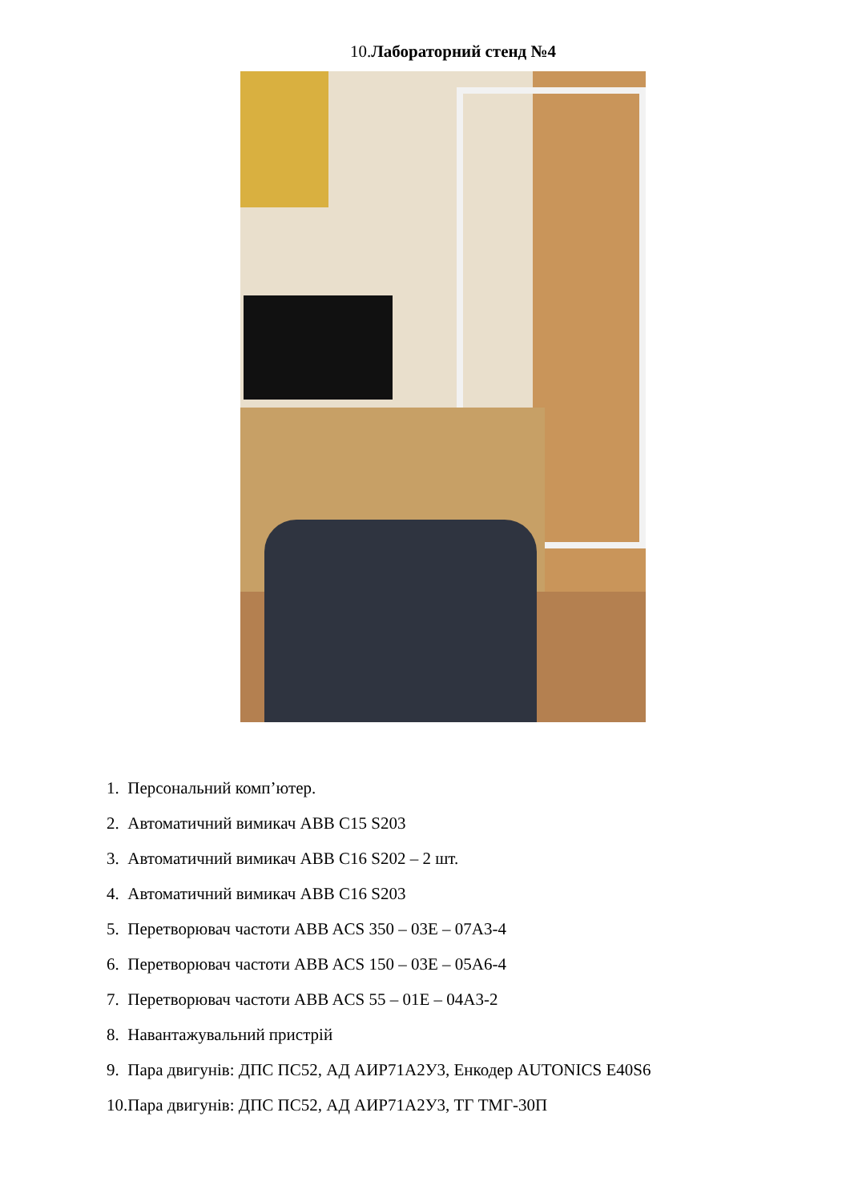10.Лабораторний стенд №4
1. Персональний комп’ютер.
2. Автоматичний вимикач ABB C15 S203
3. Автоматичний вимикач ABB C16 S202 – 2 шт.
4. Автоматичний вимикач ABB C16 S203
5. Перетворювач частоти ABB ACS 350 – 03E – 07A3-4
6. Перетворювач частоти ABB ACS 150 – 03E – 05A6-4
7. Перетворювач частоти ABB ACS 55 – 01E – 04A3-2
8. Навантажувальний пристрій
9. Пара двигунів: ДПС ПС52, АД АИР71А2У3, Енкодер AUTONICS E40S6
10.Пара двигунів: ДПС ПС52, АД АИР71А2У3, ТГ ТМГ-30П